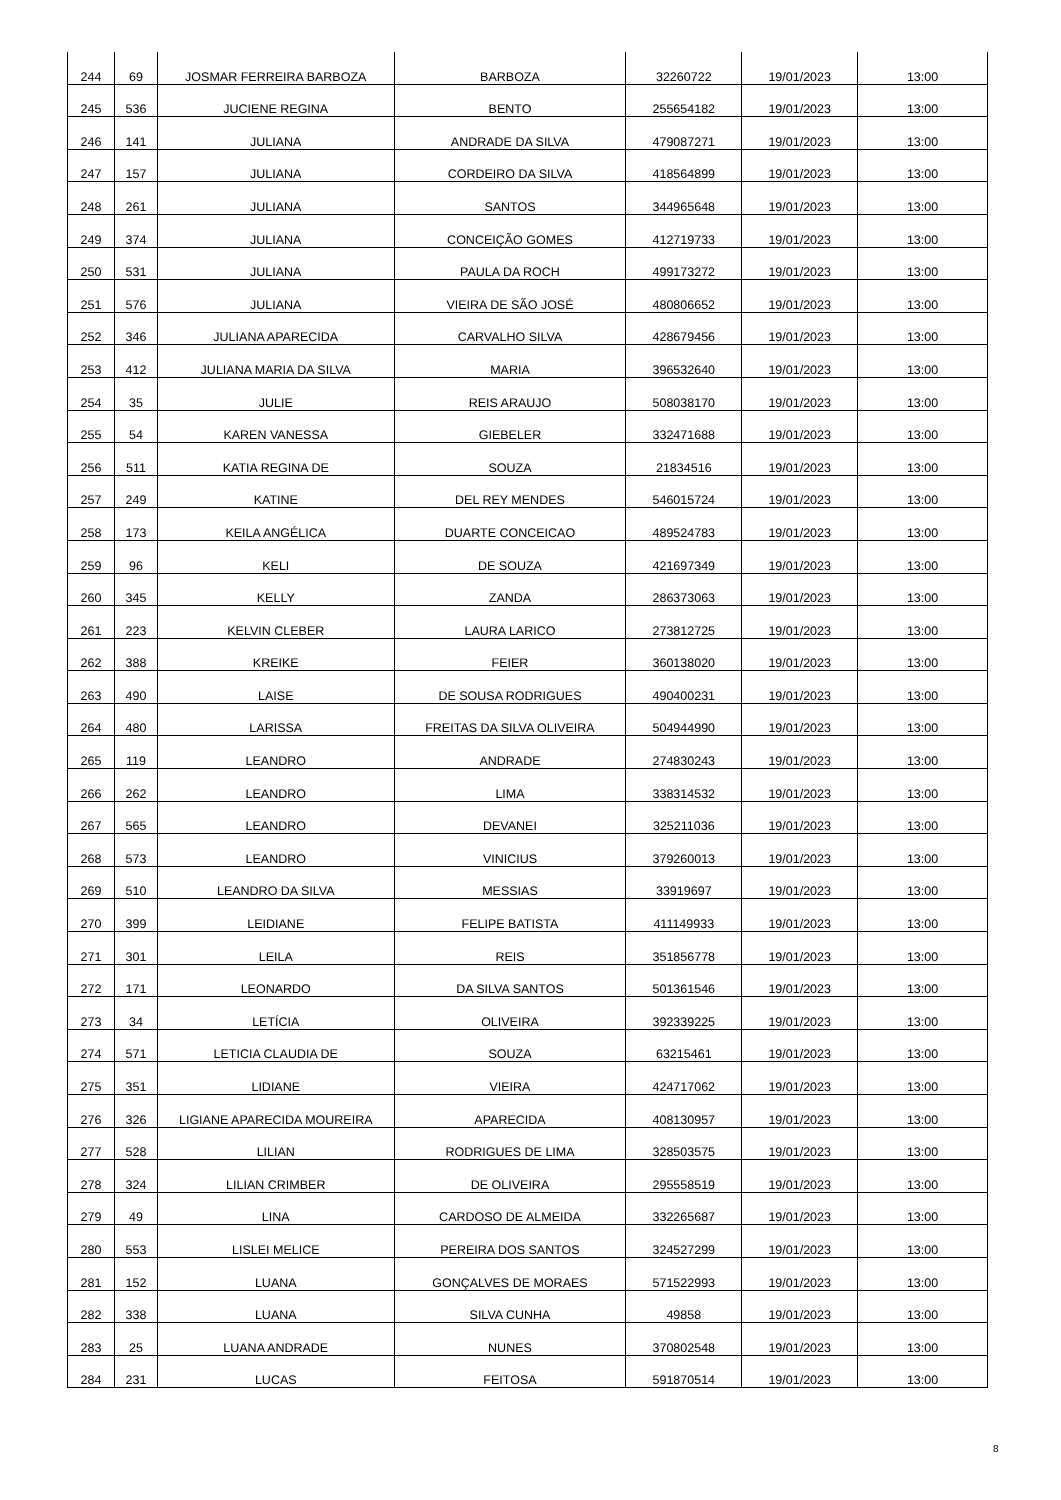| 244 | 69 | JOSMAR FERREIRA BARBOZA | BARBOZA | 32260722 | 19/01/2023 | 13:00 |
| 245 | 536 | JUCIENE REGINA | BENTO | 255654182 | 19/01/2023 | 13:00 |
| 246 | 141 | JULIANA | ANDRADE DA SILVA | 479087271 | 19/01/2023 | 13:00 |
| 247 | 157 | JULIANA | CORDEIRO DA SILVA | 418564899 | 19/01/2023 | 13:00 |
| 248 | 261 | JULIANA | SANTOS | 344965648 | 19/01/2023 | 13:00 |
| 249 | 374 | JULIANA | CONCEIÇÃO GOMES | 412719733 | 19/01/2023 | 13:00 |
| 250 | 531 | JULIANA | PAULA DA ROCH | 499173272 | 19/01/2023 | 13:00 |
| 251 | 576 | JULIANA | VIEIRA DE SÃO JOSÉ | 480806652 | 19/01/2023 | 13:00 |
| 252 | 346 | JULIANA APARECIDA | CARVALHO SILVA | 428679456 | 19/01/2023 | 13:00 |
| 253 | 412 | JULIANA MARIA DA SILVA | MARIA | 396532640 | 19/01/2023 | 13:00 |
| 254 | 35 | JULIE | REIS ARAUJO | 508038170 | 19/01/2023 | 13:00 |
| 255 | 54 | KAREN VANESSA | GIEBELER | 332471688 | 19/01/2023 | 13:00 |
| 256 | 511 | KATIA REGINA DE | SOUZA | 21834516 | 19/01/2023 | 13:00 |
| 257 | 249 | KATINE | DEL REY MENDES | 546015724 | 19/01/2023 | 13:00 |
| 258 | 173 | KEILA ANGÉLICA | DUARTE CONCEICAO | 489524783 | 19/01/2023 | 13:00 |
| 259 | 96 | KELI | DE SOUZA | 421697349 | 19/01/2023 | 13:00 |
| 260 | 345 | KELLY | ZANDA | 286373063 | 19/01/2023 | 13:00 |
| 261 | 223 | KELVIN CLEBER | LAURA LARICO | 273812725 | 19/01/2023 | 13:00 |
| 262 | 388 | KREIKE | FEIER | 360138020 | 19/01/2023 | 13:00 |
| 263 | 490 | LAISE | DE SOUSA RODRIGUES | 490400231 | 19/01/2023 | 13:00 |
| 264 | 480 | LARISSA | FREITAS DA SILVA OLIVEIRA | 504944990 | 19/01/2023 | 13:00 |
| 265 | 119 | LEANDRO | ANDRADE | 274830243 | 19/01/2023 | 13:00 |
| 266 | 262 | LEANDRO | LIMA | 338314532 | 19/01/2023 | 13:00 |
| 267 | 565 | LEANDRO | DEVANEI | 325211036 | 19/01/2023 | 13:00 |
| 268 | 573 | LEANDRO | VINICIUS | 379260013 | 19/01/2023 | 13:00 |
| 269 | 510 | LEANDRO DA SILVA | MESSIAS | 33919697 | 19/01/2023 | 13:00 |
| 270 | 399 | LEIDIANE | FELIPE BATISTA | 411149933 | 19/01/2023 | 13:00 |
| 271 | 301 | LEILA | REIS | 351856778 | 19/01/2023 | 13:00 |
| 272 | 171 | LEONARDO | DA SILVA SANTOS | 501361546 | 19/01/2023 | 13:00 |
| 273 | 34 | LETÍCIA | OLIVEIRA | 392339225 | 19/01/2023 | 13:00 |
| 274 | 571 | LETICIA CLAUDIA DE | SOUZA | 63215461 | 19/01/2023 | 13:00 |
| 275 | 351 | LIDIANE | VIEIRA | 424717062 | 19/01/2023 | 13:00 |
| 276 | 326 | LIGIANE APARECIDA MOUREIRA | APARECIDA | 408130957 | 19/01/2023 | 13:00 |
| 277 | 528 | LILIAN | RODRIGUES DE LIMA | 328503575 | 19/01/2023 | 13:00 |
| 278 | 324 | LILIAN CRIMBER | DE OLIVEIRA | 295558519 | 19/01/2023 | 13:00 |
| 279 | 49 | LINA | CARDOSO DE ALMEIDA | 332265687 | 19/01/2023 | 13:00 |
| 280 | 553 | LISLEI MELICE | PEREIRA DOS SANTOS | 324527299 | 19/01/2023 | 13:00 |
| 281 | 152 | LUANA | GONÇALVES DE MORAES | 571522993 | 19/01/2023 | 13:00 |
| 282 | 338 | LUANA | SILVA CUNHA | 49858 | 19/01/2023 | 13:00 |
| 283 | 25 | LUANA ANDRADE | NUNES | 370802548 | 19/01/2023 | 13:00 |
| 284 | 231 | LUCAS | FEITOSA | 591870514 | 19/01/2023 | 13:00 |
8